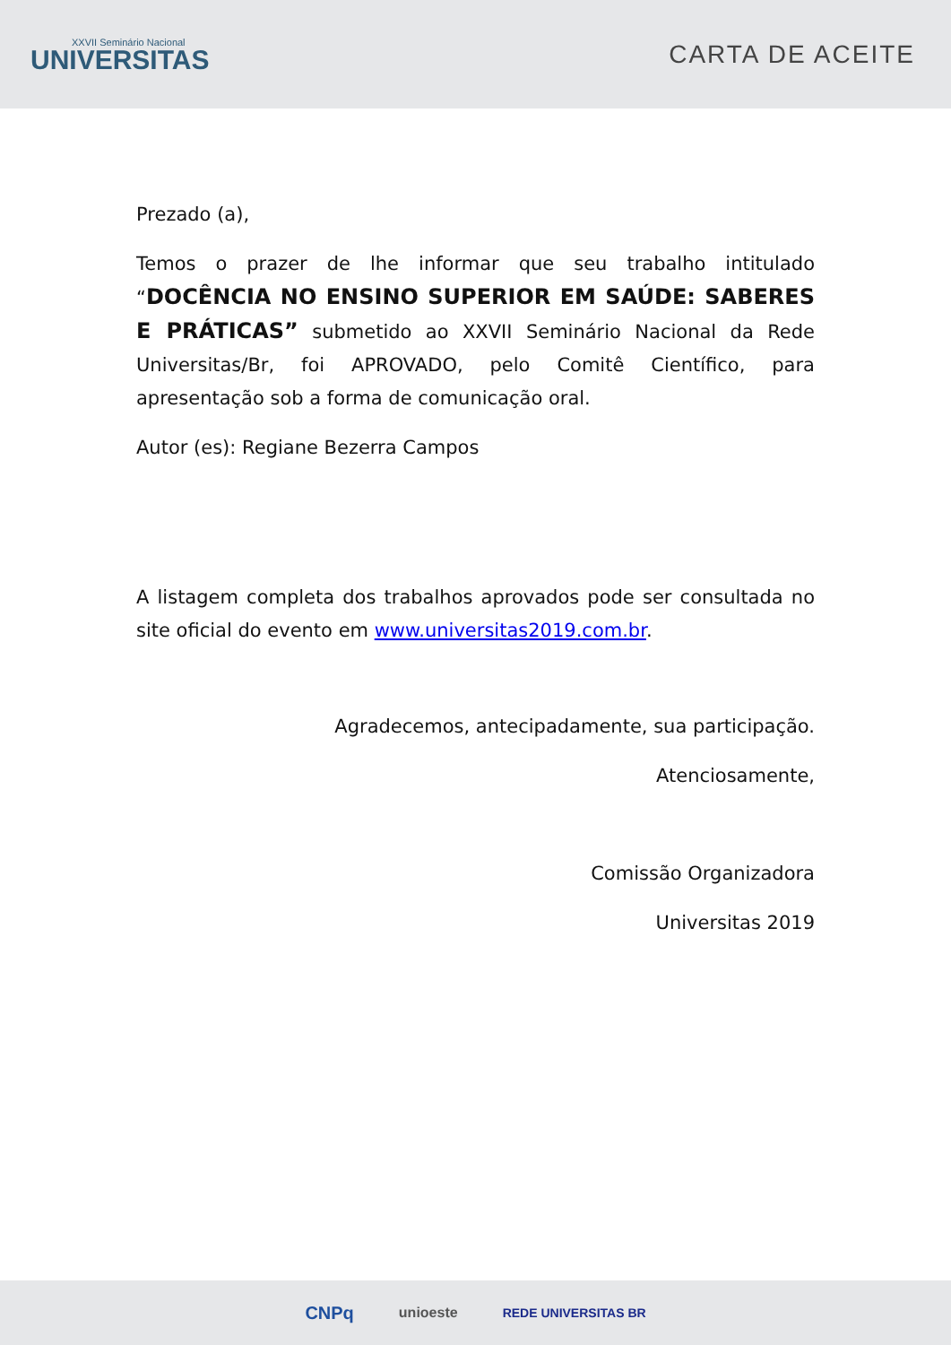XXVII Seminário Nacional
UNIVERSITAS
CARTA DE ACEITE
Prezado (a),
Temos o prazer de lhe informar que seu trabalho intitulado “DOCÊNCIA NO ENSINO SUPERIOR EM SAÚDE: SABERES E PRÁTICAS” submetido ao XXVII Seminário Nacional da Rede Universitas/Br, foi APROVADO, pelo Comitê Científico, para apresentação sob a forma de comunicação oral.
Autor (es): Regiane Bezerra Campos
A listagem completa dos trabalhos aprovados pode ser consultada no site oficial do evento em www.universitas2019.com.br.
Agradecemos, antecipadamente, sua participação.
Atenciosamente,
Comissão Organizadora
Universitas 2019
CNPq unioeste REDE UNIVERSITAS BR